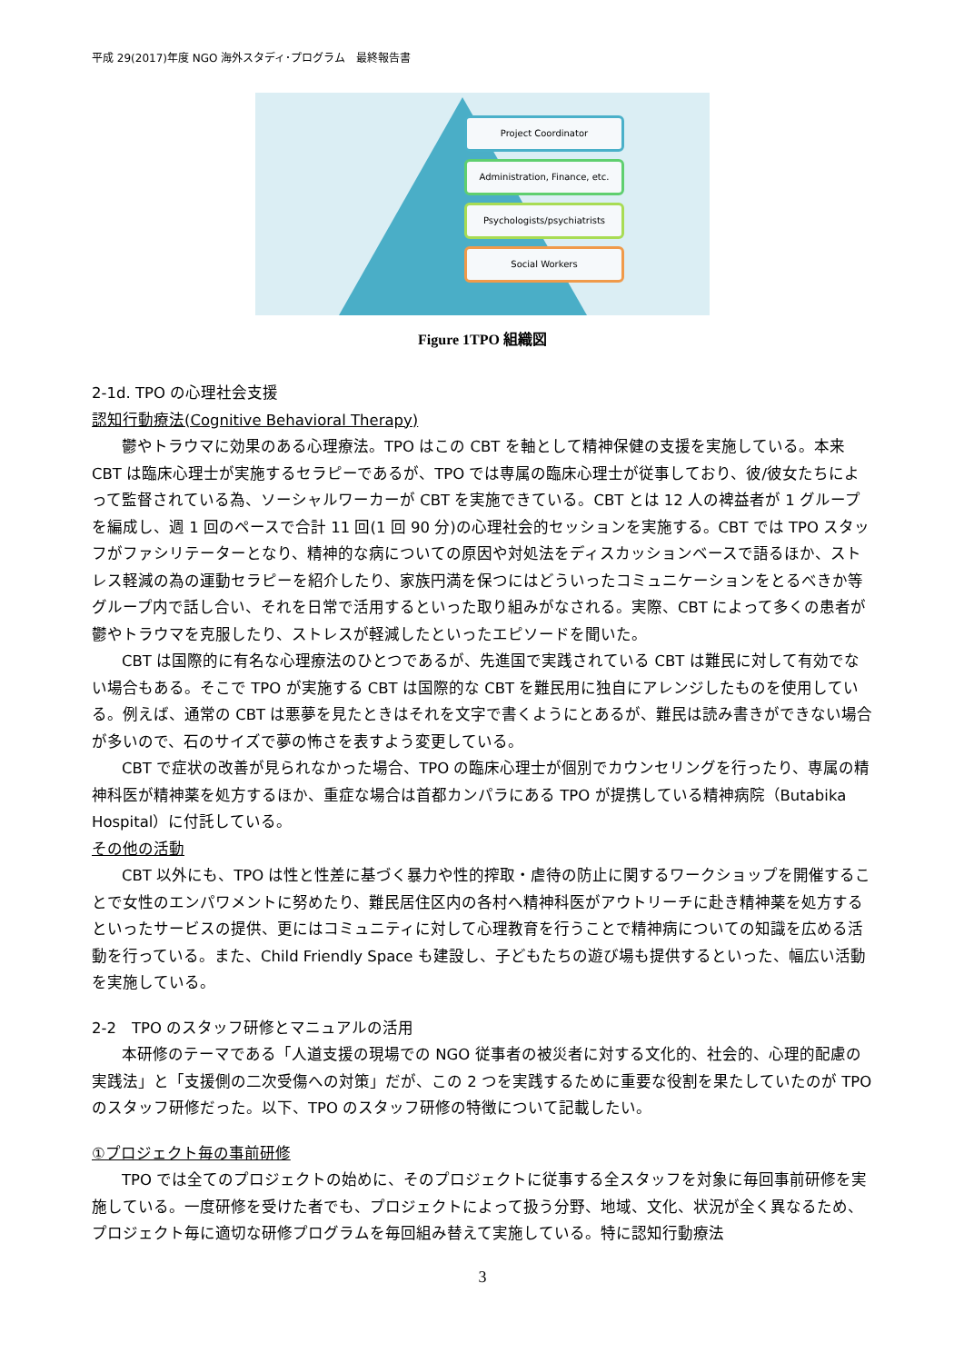平成 29(2017)年度 NGO 海外スタディ･プログラム　最終報告書
Project Coordinator
Administration, Finance, etc.
Psychologists/psychiatrists
Social Workers
Figure 1TPO 組織図
2-1d. TPO の心理社会支援
認知行動療法(Cognitive Behavioral Therapy)
鬱やトラウマに効果のある心理療法。TPO はこの CBT を軸として精神保健の支援を実施している。本来 CBT は臨床心理士が実施するセラピーであるが、TPO では専属の臨床心理士が従事しており、彼/彼女たちによって監督されている為、ソーシャルワーカーが CBT を実施できている。CBT とは 12 人の裨益者が 1 グループを編成し、週 1 回のペースで合計 11 回(1 回 90 分)の心理社会的セッションを実施する。CBT では TPO スタッフがファシリテーターとなり、精神的な病についての原因や対処法をディスカッションベースで語るほか、ストレス軽減の為の運動セラピーを紹介したり、家族円満を保つにはどういったコミュニケーションをとるべきか等グループ内で話し合い、それを日常で活用するといった取り組みがなされる。実際、CBT によって多くの患者が鬱やトラウマを克服したり、ストレスが軽減したといったエピソードを聞いた。
CBT は国際的に有名な心理療法のひとつであるが、先進国で実践されている CBT は難民に対して有効でない場合もある。そこで TPO が実施する CBT は国際的な CBT を難民用に独自にアレンジしたものを使用している。例えば、通常の CBT は悪夢を見たときはそれを文字で書くようにとあるが、難民は読み書きができない場合が多いので、石のサイズで夢の怖さを表すよう変更している。
CBT で症状の改善が見られなかった場合、TPO の臨床心理士が個別でカウンセリングを行ったり、専属の精神科医が精神薬を処方するほか、重症な場合は首都カンパラにある TPO が提携している精神病院（Butabika Hospital）に付託している。
その他の活動
CBT 以外にも、TPO は性と性差に基づく暴力や性的搾取・虐待の防止に関するワークショップを開催することで女性のエンパワメントに努めたり、難民居住区内の各村へ精神科医がアウトリーチに赴き精神薬を処方するといったサービスの提供、更にはコミュニティに対して心理教育を行うことで精神病についての知識を広める活動を行っている。また、Child Friendly Space も建設し、子どもたちの遊び場も提供するといった、幅広い活動を実施している。
2-2　TPO のスタッフ研修とマニュアルの活用
本研修のテーマである「人道支援の現場での NGO 従事者の被災者に対する文化的、社会的、心理的配慮の実践法」と「支援側の二次受傷への対策」だが、この 2 つを実践するために重要な役割を果たしていたのが TPO のスタッフ研修だった。以下、TPO のスタッフ研修の特徴について記載したい。
①プロジェクト毎の事前研修
TPO では全てのプロジェクトの始めに、そのプロジェクトに従事する全スタッフを対象に毎回事前研修を実施している。一度研修を受けた者でも、プロジェクトによって扱う分野、地域、文化、状況が全く異なるため、プロジェクト毎に適切な研修プログラムを毎回組み替えて実施している。特に認知行動療法
3